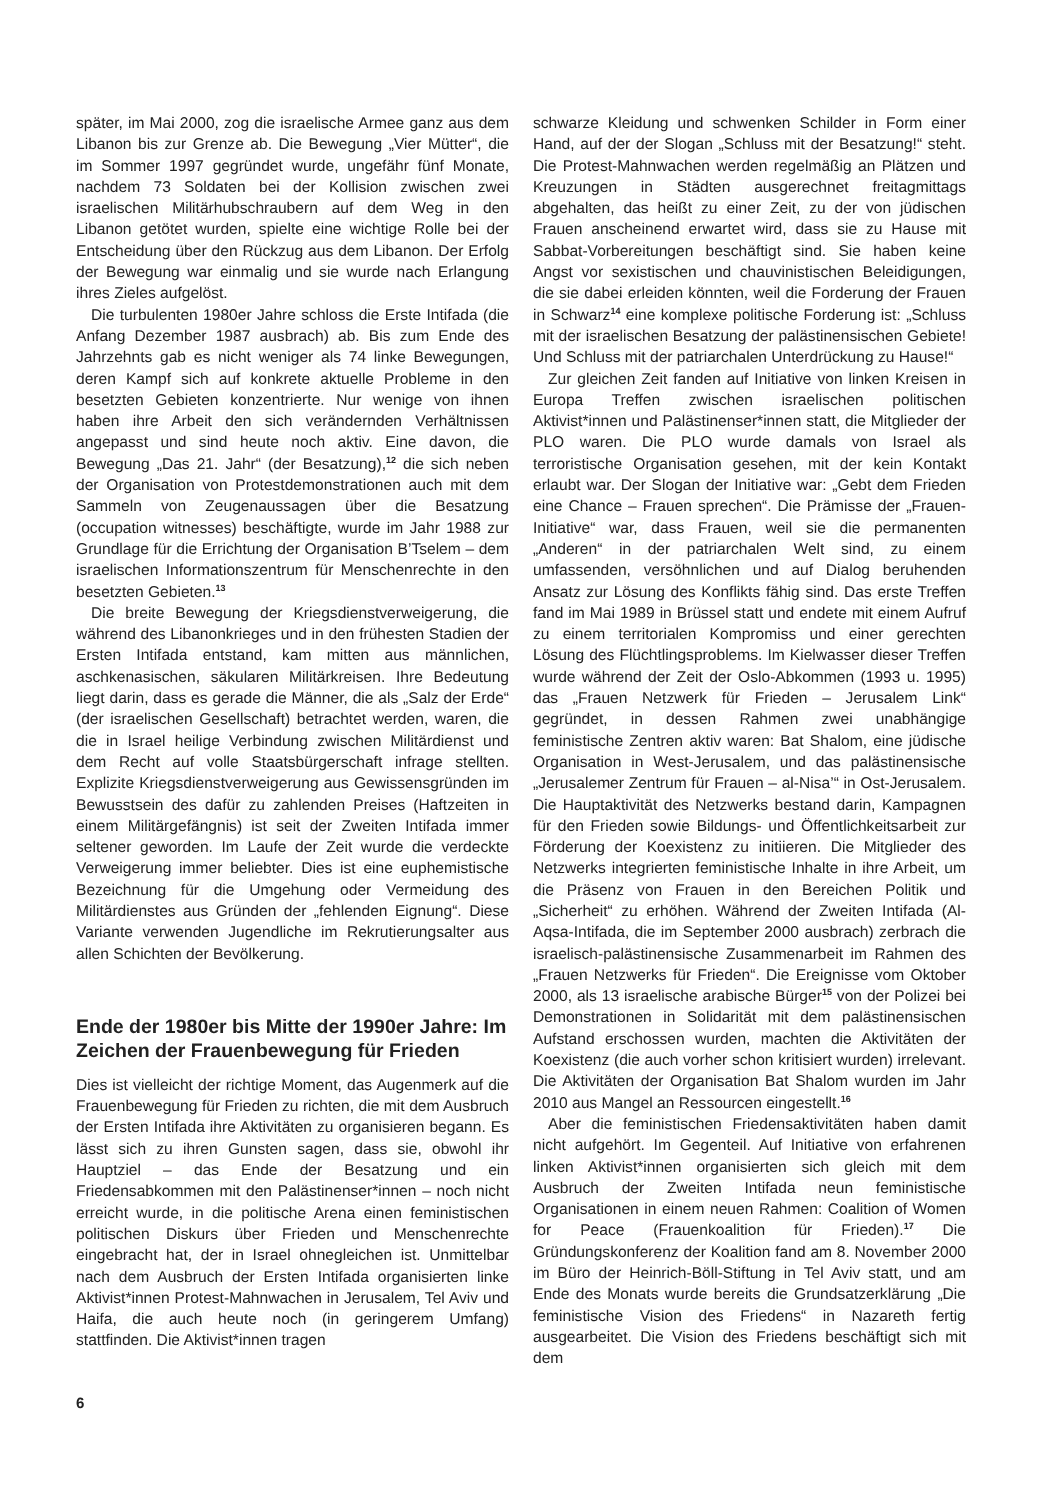später, im Mai 2000, zog die israelische Armee ganz aus dem Libanon bis zur Grenze ab. Die Bewegung „Vier Mütter“, die im Sommer 1997 gegründet wurde, ungefähr fünf Monate, nachdem 73 Soldaten bei der Kollision zwischen zwei israelischen Militärhubschraubern auf dem Weg in den Libanon getötet wurden, spielte eine wichtige Rolle bei der Entscheidung über den Rückzug aus dem Libanon. Der Erfolg der Bewegung war einmalig und sie wurde nach Erlangung ihres Zieles aufgelöst.
Die turbulenten 1980er Jahre schloss die Erste Intifada (die Anfang Dezember 1987 ausbrach) ab. Bis zum Ende des Jahrzehnts gab es nicht weniger als 74 linke Bewegungen, deren Kampf sich auf konkrete aktuelle Probleme in den besetzten Gebieten konzentrierte. Nur wenige von ihnen haben ihre Arbeit den sich verändernden Verhältnissen angepasst und sind heute noch aktiv. Eine davon, die Bewegung „Das 21. Jahr“ (der Besatzung),<sup>12</sup> die sich neben der Organisation von Protestdemonstrationen auch mit dem Sammeln von Zeugenaussagen über die Besatzung (occupation witnesses) beschäftigte, wurde im Jahr 1988 zur Grundlage für die Errichtung der Organisation B’Tselem – dem israelischen Informationszentrum für Menschenrechte in den besetzten Gebieten.<sup>13</sup>
Die breite Bewegung der Kriegsdienstverweigerung, die während des Libanonkrieges und in den frühesten Stadien der Ersten Intifada entstand, kam mitten aus männlichen, aschkenasischen, säkularen Militärkreisen. Ihre Bedeutung liegt darin, dass es gerade die Männer, die als „Salz der Erde“ (der israelischen Gesellschaft) betrachtet werden, waren, die die in Israel heilige Verbindung zwischen Militärdienst und dem Recht auf volle Staatsbürgerschaft infrage stellten. Explizite Kriegsdienstverweigerung aus Gewissensgründen im Bewusstsein des dafür zu zahlenden Preises (Haftzeiten in einem Militärgefängnis) ist seit der Zweiten Intifada immer seltener geworden. Im Laufe der Zeit wurde die verdeckte Verweigerung immer beliebter. Dies ist eine euphemistische Bezeichnung für die Umgehung oder Vermeidung des Militärdienstes aus Gründen der „fehlenden Eignung“. Diese Variante verwenden Jugendliche im Rekrutierungsalter aus allen Schichten der Bevölkerung.
Ende der 1980er bis Mitte der 1990er Jahre: Im Zeichen der Frauenbewegung für Frieden
Dies ist vielleicht der richtige Moment, das Augenmerk auf die Frauenbewegung für Frieden zu richten, die mit dem Ausbruch der Ersten Intifada ihre Aktivitäten zu organisieren begann. Es lässt sich zu ihren Gunsten sagen, dass sie, obwohl ihr Hauptziel – das Ende der Besatzung und ein Friedensabkommen mit den Palästinenser*innen – noch nicht erreicht wurde, in die politische Arena einen feministischen politischen Diskurs über Frieden und Menschenrechte eingebracht hat, der in Israel ohnegleichen ist. Unmittelbar nach dem Ausbruch der Ersten Intifada organisierten linke Aktivist*innen Protest-Mahnwachen in Jerusalem, Tel Aviv und Haifa, die auch heute noch (in geringerem Umfang) stattfinden. Die Aktivist*innen tragen
schwarze Kleidung und schwenken Schilder in Form einer Hand, auf der der Slogan „Schluss mit der Besatzung!“ steht. Die Protest-Mahnwachen werden regelmäßig an Plätzen und Kreuzungen in Städten ausgerechnet freitagmittags abgehalten, das heißt zu einer Zeit, zu der von jüdischen Frauen anscheinend erwartet wird, dass sie zu Hause mit Sabbat-Vorbereitungen beschäftigt sind. Sie haben keine Angst vor sexistischen und chauvinistischen Beleidigungen, die sie dabei erleiden könnten, weil die Forderung der Frauen in Schwarz<sup>14</sup> eine komplexe politische Forderung ist: „Schluss mit der israelischen Besatzung der palästinensischen Gebiete! Und Schluss mit der patriarchalen Unterdrückung zu Hause!“
Zur gleichen Zeit fanden auf Initiative von linken Kreisen in Europa Treffen zwischen israelischen politischen Aktivist*innen und Palästinenser*innen statt, die Mitglieder der PLO waren. Die PLO wurde damals von Israel als terroristische Organisation gesehen, mit der kein Kontakt erlaubt war. Der Slogan der Initiative war: „Gebt dem Frieden eine Chance – Frauen sprechen“. Die Prämisse der „Frauen-Initiative“ war, dass Frauen, weil sie die permanenten „Anderen“ in der patriarchalen Welt sind, zu einem umfassenden, versöhnlichen und auf Dialog beruhenden Ansatz zur Lösung des Konflikts fähig sind. Das erste Treffen fand im Mai 1989 in Brüssel statt und endete mit einem Aufruf zu einem territorialen Kompromiss und einer gerechten Lösung des Flüchtlingsproblems. Im Kielwasser dieser Treffen wurde während der Zeit der Oslo-Abkommen (1993 u. 1995) das „Frauen Netzwerk für Frieden – Jerusalem Link“ gegründet, in dessen Rahmen zwei unabhängige feministische Zentren aktiv waren: Bat Shalom, eine jüdische Organisation in West-Jerusalem, und das palästinensische „Jerusalemer Zentrum für Frauen – al-Nisa’“ in Ost-Jerusalem. Die Hauptaktivität des Netzwerks bestand darin, Kampagnen für den Frieden sowie Bildungs- und Öffentlichkeitsarbeit zur Förderung der Koexistenz zu initiieren. Die Mitglieder des Netzwerks integrierten feministische Inhalte in ihre Arbeit, um die Präsenz von Frauen in den Bereichen Politik und „Sicherheit“ zu erhöhen. Während der Zweiten Intifada (Al-Aqsa-Intifada, die im September 2000 ausbrach) zerbrach die israelisch-palästinensische Zusammenarbeit im Rahmen des „Frauen Netzwerks für Frieden“. Die Ereignisse vom Oktober 2000, als 13 israelische arabische Bürger<sup>15</sup> von der Polizei bei Demonstrationen in Solidarität mit dem palästinensischen Aufstand erschossen wurden, machten die Aktivitäten der Koexistenz (die auch vorher schon kritisiert wurden) irrelevant. Die Aktivitäten der Organisation Bat Shalom wurden im Jahr 2010 aus Mangel an Ressourcen eingestellt.<sup>16</sup>
Aber die feministischen Friedensaktivitäten haben damit nicht aufgehört. Im Gegenteil. Auf Initiative von erfahrenen linken Aktivist*innen organisierten sich gleich mit dem Ausbruch der Zweiten Intifada neun feministische Organisationen in einem neuen Rahmen: Coalition of Women for Peace (Frauenkoalition für Frieden).<sup>17</sup> Die Gründungskonferenz der Koalition fand am 8. November 2000 im Büro der Heinrich-Böll-Stiftung in Tel Aviv statt, und am Ende des Monats wurde bereits die Grundsatzerklärung „Die feministische Vision des Friedens“ in Nazareth fertig ausgearbeitet. Die Vision des Friedens beschäftigt sich mit dem
6